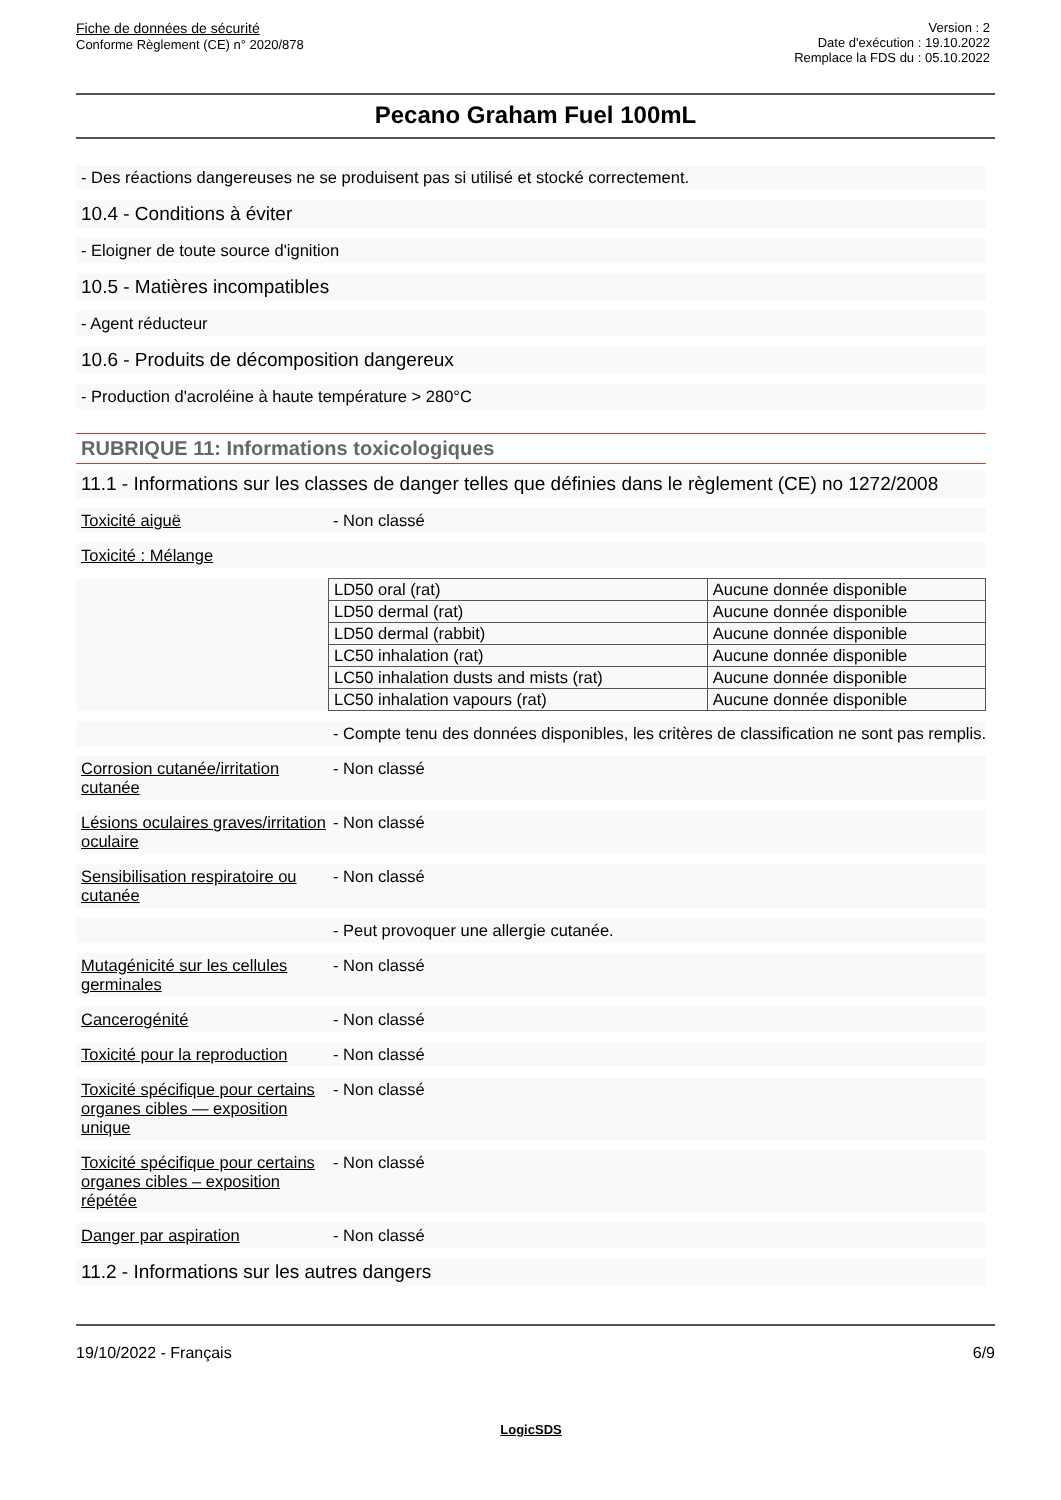Fiche de données de sécurité
Conforme Règlement (CE) n° 2020/878
Version : 2
Date d'exécution : 19.10.2022
Remplace la FDS du : 05.10.2022
Pecano Graham Fuel 100mL
- Des réactions dangereuses ne se produisent pas si utilisé et stocké correctement.
10.4 - Conditions à éviter
- Eloigner de toute source d'ignition
10.5 - Matières incompatibles
- Agent réducteur
10.6 - Produits de décomposition dangereux
- Production d'acroléine à haute température > 280°C
RUBRIQUE 11: Informations toxicologiques
11.1 - Informations sur les classes de danger telles que définies dans le règlement (CE) no 1272/2008
Toxicité aiguë - Non classé
Toxicité : Mélange
| LD50 oral (rat) | Aucune donnée disponible |
| LD50 dermal (rat) | Aucune donnée disponible |
| LD50 dermal (rabbit) | Aucune donnée disponible |
| LC50 inhalation (rat) | Aucune donnée disponible |
| LC50 inhalation dusts and mists (rat) | Aucune donnée disponible |
| LC50 inhalation vapours (rat) | Aucune donnée disponible |
- Compte tenu des données disponibles, les critères de classification ne sont pas remplis.
Corrosion cutanée/irritation cutanée
- Non classé
Lésions oculaires graves/irritation oculaire
- Non classé
Sensibilisation respiratoire ou cutanée
- Non classé
- Peut provoquer une allergie cutanée.
Mutagénicité sur les cellules germinales
- Non classé
Cancerogénité - Non classé
Toxicité pour la reproduction
- Non classé
Toxicité spécifique pour certains organes cibles — exposition unique
- Non classé
Toxicité spécifique pour certains organes cibles – exposition répétée
- Non classé
Danger par aspiration - Non classé
11.2 - Informations sur les autres dangers
19/10/2022 - Français 6/9
LogicSDS